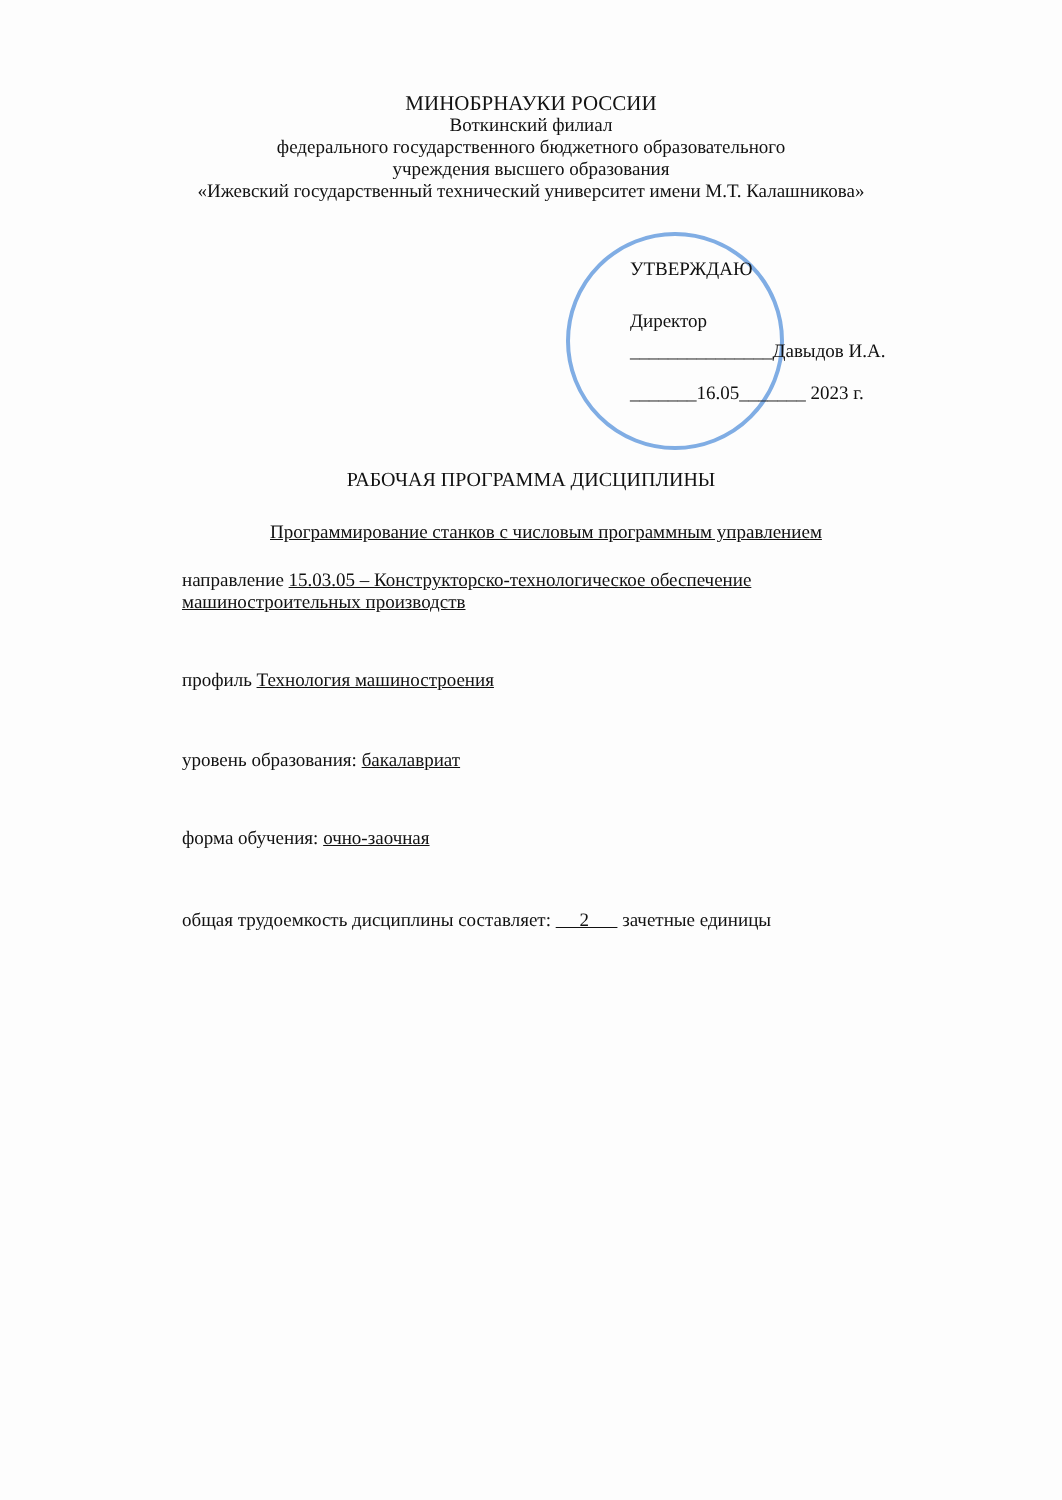МИНОБРНАУКИ РОССИИ
Воткинский филиал
федерального государственного бюджетного образовательного
учреждения высшего образования
«Ижевский государственный технический университет имени М.Т. Калашникова»
УТВЕРЖДАЮ
Директор
_______________Давыдов И.А.
_______16.05_______ 2023 г.
РАБОЧАЯ ПРОГРАММА ДИСЦИПЛИНЫ
Программирование станков с числовым программным управлением
направление 15.03.05 – Конструкторско-технологическое обеспечение машиностроительных производств
профиль Технология машиностроения
уровень образования: бакалавриат
форма обучения: очно-заочная
общая трудоемкость дисциплины составляет: 2 зачетные единицы